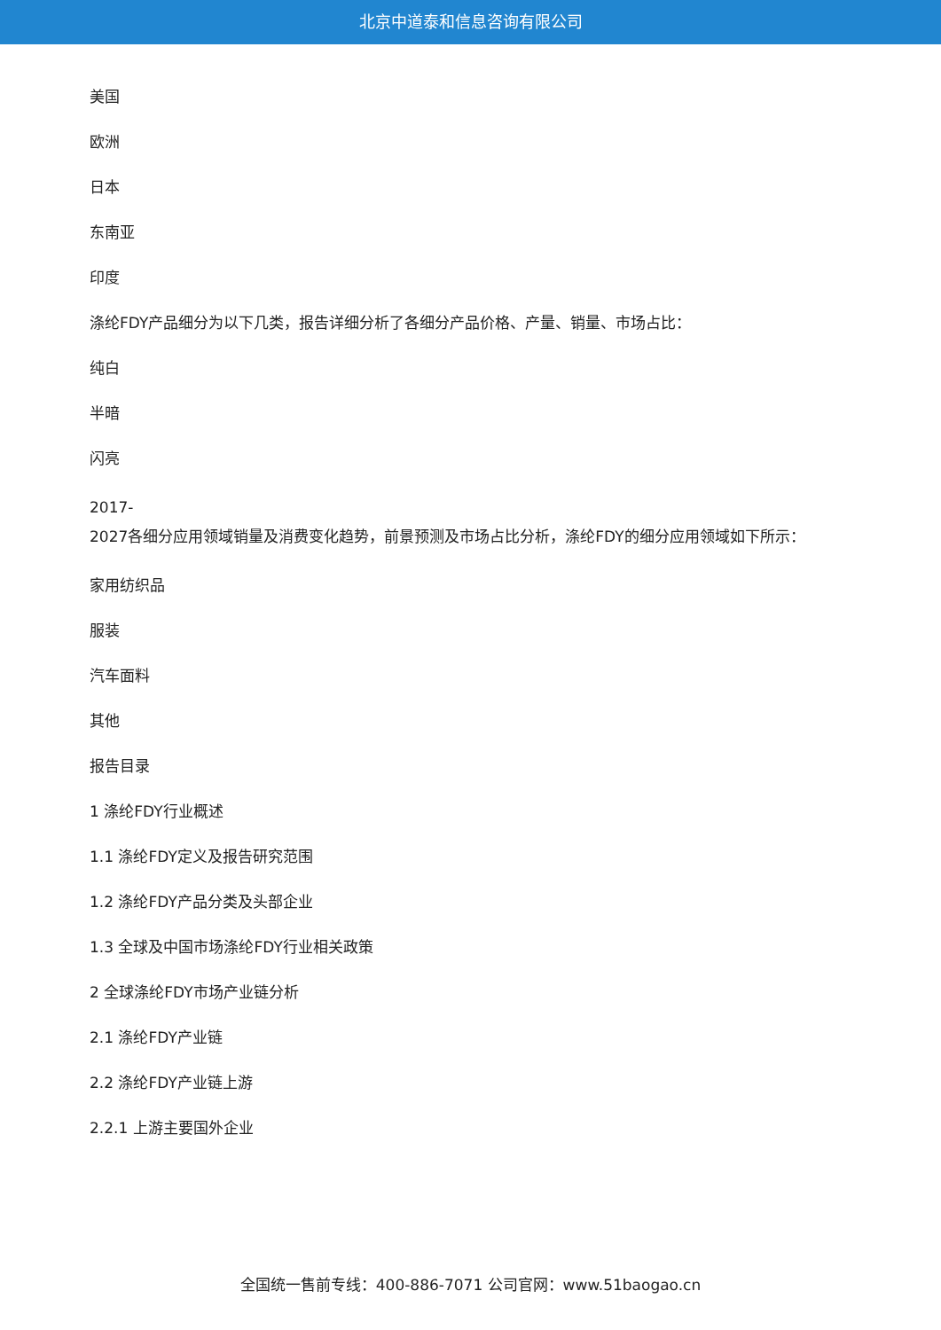北京中道泰和信息咨询有限公司
美国
欧洲
日本
东南亚
印度
涤纶FDY产品细分为以下几类，报告详细分析了各细分产品价格、产量、销量、市场占比：
纯白
半暗
闪亮
2017-
2027各细分应用领域销量及消费变化趋势，前景预测及市场占比分析，涤纶FDY的细分应用领域如下所示：
家用纺织品
服装
汽车面料
其他
报告目录
1 涤纶FDY行业概述
1.1 涤纶FDY定义及报告研究范围
1.2 涤纶FDY产品分类及头部企业
1.3 全球及中国市场涤纶FDY行业相关政策
2 全球涤纶FDY市场产业链分析
2.1 涤纶FDY产业链
2.2 涤纶FDY产业链上游
2.2.1 上游主要国外企业
全国统一售前专线：400-886-7071 公司官网：www.51baogao.cn